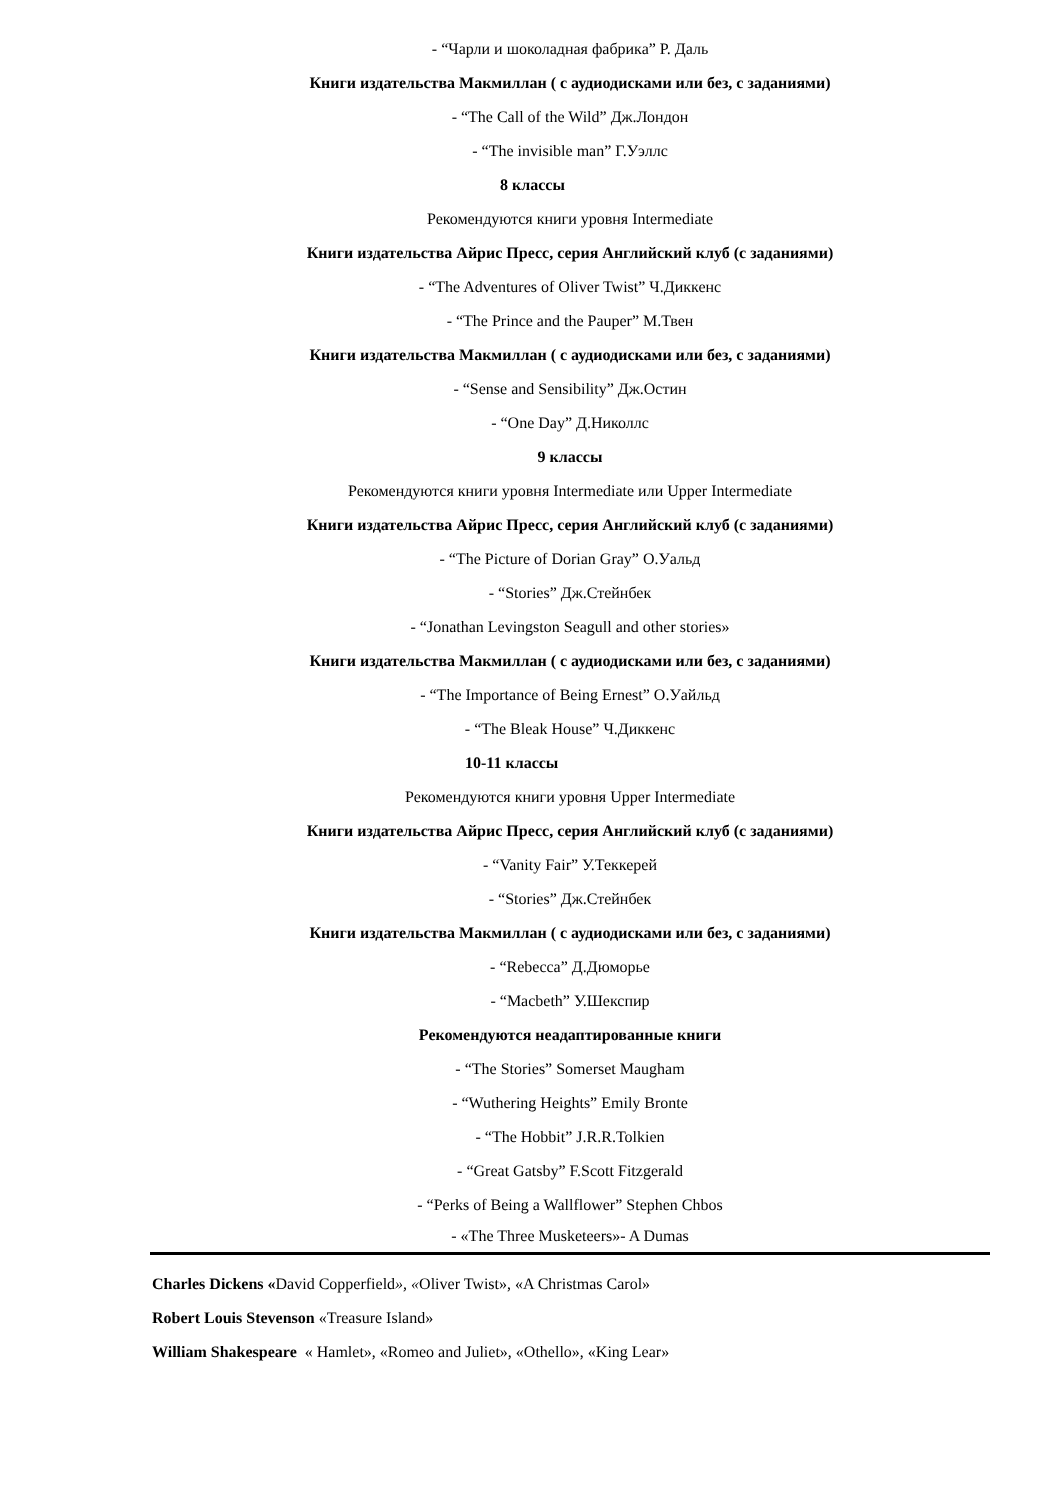- “Чарли и шоколадная фабрика” Р. Даль
Книги издательства Макмиллан ( с аудиодисками или без, с заданиями)
- “The Call of the Wild” Дж.Лондон
- “The invisible man” Г.Уэллс
8 классы
Рекомендуются книги уровня Intermediate
Книги издательства Айрис Пресс, серия Английский клуб (с заданиями)
- “The Adventures of Oliver Twist” Ч.Диккенс
- “The Prince and the Pauper” М.Твен
Книги издательства Макмиллан ( с аудиодисками или без, с заданиями)
- “Sense and Sensibility” Дж.Остин
- “One Day” Д.Николлс
9 классы
Рекомендуются книги уровня Intermediate или Upper Intermediate
Книги издательства Айрис Пресс, серия Английский клуб (с заданиями)
- “The Picture of Dorian Gray” О.Уальд
- “Stories” Дж.Стейнбек
- “Jonathan Levingston Seagull and other stories»
Книги издательства Макмиллан ( с аудиодисками или без, с заданиями)
- “The Importance of Being Ernest” О.Уайльд
- “The Bleak House” Ч.Диккенс
10-11 классы
Рекомендуются книги уровня Upper Intermediate
Книги издательства Айрис Пресс, серия Английский клуб (с заданиями)
- “Vanity Fair” У.Теккерей
- “Stories” Дж.Стейнбек
Книги издательства Макмиллан ( с аудиодисками или без, с заданиями)
- “Rebecca” Д.Дюморье
- “Macbeth” У.Шекспир
Рекомендуются неадаптированные книги
- “The Stories” Somerset Maugham
- “Wuthering Heights” Emily Bronte
- “The Hobbit” J.R.R.Tolkien
- “Great Gatsby” F.Scott Fitzgerald
- “Perks of Being a Wallflower” Stephen Chbos
- «The Three Musketeers»- A Dumas
Charles Dickens «David Copperfield», «Oliver Twist», «A Christmas Carol»
Robert Louis Stevenson «Treasure Island»
William Shakespeare « Hamlet», «Romeo and Juliet», «Othello», «King Lear»